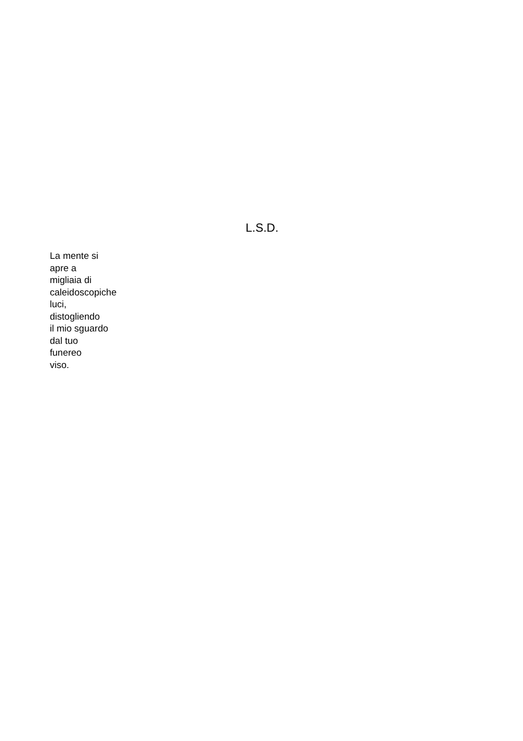L.S.D.
La mente si
apre a
migliaia di
caleidoscopiche
luci,
distogliendo
il mio sguardo
dal tuo
funereo
viso.